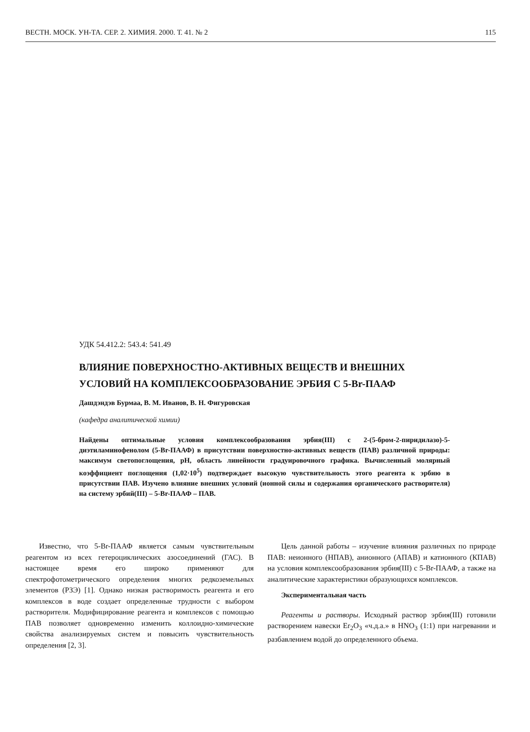ВЕСТН. МОСК. УН-ТА. СЕР. 2. ХИМИЯ. 2000. Т. 41. № 2 115
УДК 54.412.2: 543.4: 541.49
ВЛИЯНИЕ ПОВЕРХНОСТНО-АКТИВНЫХ ВЕЩЕСТВ И ВНЕШНИХ УСЛОВИЙ НА КОМПЛЕКСООБРАЗОВАНИЕ ЭРБИЯ С 5-Br-ПААФ
Дашдэндэв Бурмаа, В. М. Иванов, В. Н. Фигуровская
(кафедра аналитической химии)
Найдены оптимальные условия комплексообразования эрбия(III) с 2-(5-бром-2-пиридилазо)-5-диэтиламинофенолом (5-Br-ПААФ) в присутствии поверхностно-активных веществ (ПАВ) различной природы: максимум светопоглощения, pH, область линейности градуировочного графика. Вычисленный молярный коэффициент поглощения (1,02·10<sup>5</sup>) подтверждает высокую чувствительность этого реагента к эрбию в присутствии ПАВ. Изучено влияние внешних условий (ионной силы и содержания органического растворителя) на систему эрбий(III) – 5-Br-ПААФ – ПАВ.
Известно, что 5-Br-ПААФ является самым чувствительным реагентом из всех гетероциклических азосоединений (ГАС). В настоящее время его широко применяют для спектрофотометрического определения многих редкоземельных элементов (РЗЭ) [1]. Однако низкая растворимость реагента и его комплексов в воде создает определенные трудности с выбором растворителя. Модифицирование реагента и комплексов с помощью ПАВ позволяет одновременно изменить коллоидно-химические свойства анализируемых систем и повысить чувствительность определения [2, 3].
Цель данной работы – изучение влияния различных по природе ПАВ: неионного (НПАВ), анионного (АПАВ) и катионного (КПАВ) на условия комплексообразования эрбия(III) с 5-Br-ПААФ, а также на аналитические характеристики образующихся комплексов.
Экспериментальная часть
Реагенты и растворы. Исходный раствор эрбия(III) готовили растворением навески Er<sub>2</sub>O<sub>3</sub> «ч.д.а.» в HNO<sub>3</sub> (1:1) при нагревании и разбавлением водой до определенного объема.